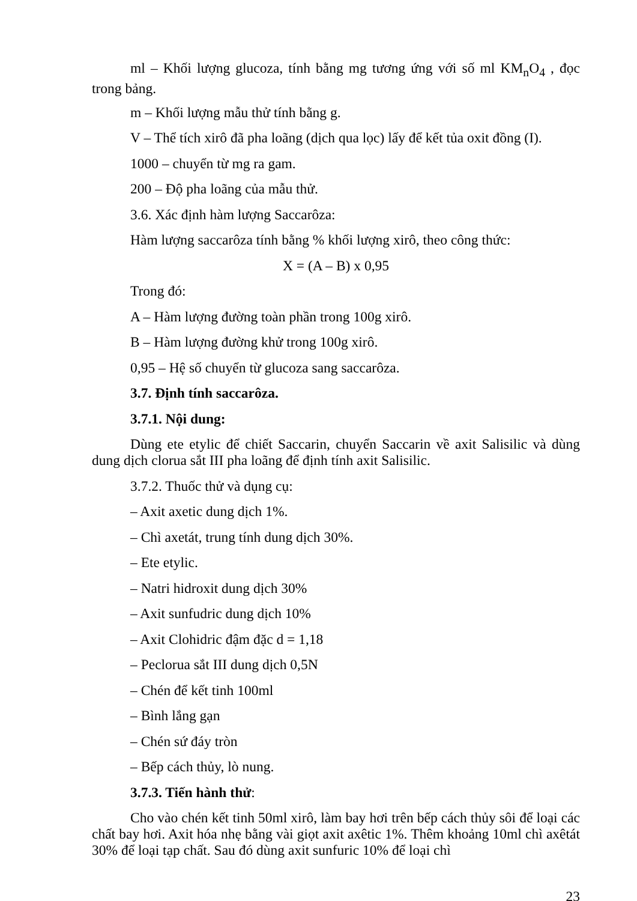ml – Khối lượng glucoza, tính bằng mg tương ứng với số ml KM<sub>n</sub>O<sub>4</sub> , đọc trong bảng.
m – Khối lượng mẫu thử tính bằng g.
V – Thể tích xirô đã pha loãng (dịch qua lọc) lấy để kết tủa oxit đồng (I).
1000 – chuyển từ mg ra gam.
200 – Độ pha loãng của mẫu thử.
3.6. Xác định hàm lượng Saccarôza:
Hàm lượng saccarôza tính bằng % khối lượng xirô, theo công thức:
X = (A – B) x 0,95
Trong đó:
A – Hàm lượng đường toàn phần trong 100g xirô.
B – Hàm lượng đường khử trong 100g xirô.
0,95 – Hệ số chuyển từ glucoza sang saccarôza.
3.7. Định tính saccarôza.
3.7.1. Nội dung:
Dùng ete etylic để chiết Saccarin, chuyển Saccarin về axit Salisilic và dùng dung dịch clorua sắt III pha loãng để định tính axit Salisilic.
3.7.2. Thuốc thử và dụng cụ:
– Axit axetic dung dịch 1%.
– Chì axetát, trung tính dung dịch 30%.
– Ete etylic.
– Natri hidroxit dung dịch 30%
– Axit sunfudric dung dịch 10%
– Axit Clohidric đậm đặc d = 1,18
– Peclorua sắt III dung dịch 0,5N
– Chén để kết tinh 100ml
– Bình lắng gạn
– Chén sứ đáy tròn
– Bếp cách thủy, lò nung.
3.7.3. Tiến hành thử:
Cho vào chén kết tinh 50ml xirô, làm bay hơi trên bếp cách thủy sôi để loại các chất bay hơi. Axit hóa nhẹ bằng vài giọt axit axêtic 1%. Thêm khoảng 10ml chì axêtát 30% để loại tạp chất. Sau đó dùng axit sunfuric 10% để loại chì
23